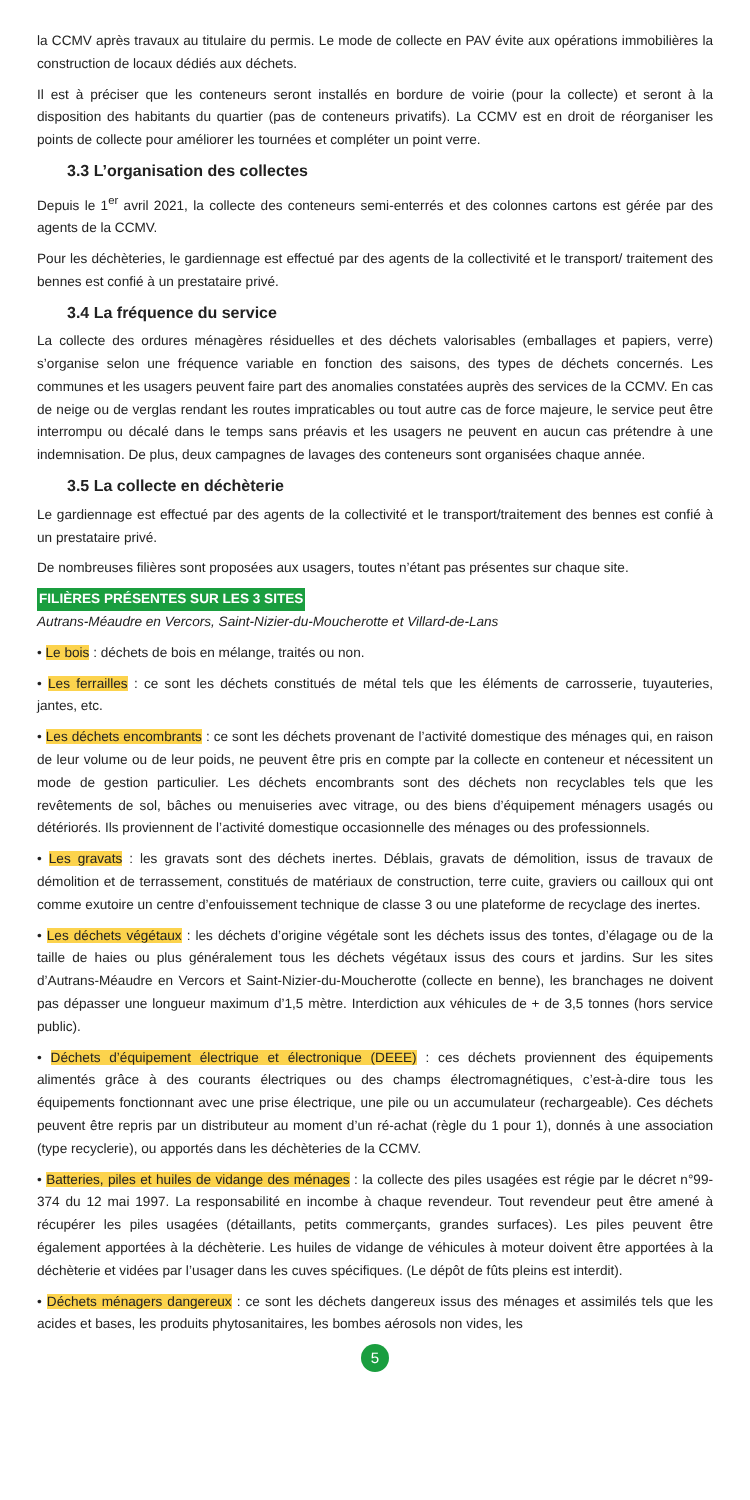la CCMV après travaux au titulaire du permis. Le mode de collecte en PAV évite aux opérations immobilières la construction de locaux dédiés aux déchets.
Il est à préciser que les conteneurs seront installés en bordure de voirie (pour la collecte) et seront à la disposition des habitants du quartier (pas de conteneurs privatifs). La CCMV est en droit de réorganiser les points de collecte pour améliorer les tournées et compléter un point verre.
3.3 L’organisation des collectes
Depuis le 1<sup>er</sup> avril 2021, la collecte des conteneurs semi-enterrés et des colonnes cartons est gérée par des agents de la CCMV.
Pour les déchèteries, le gardiennage est effectué par des agents de la collectivité et le transport/ traitement des bennes est confié à un prestataire privé.
3.4 La fréquence du service
La collecte des ordures ménagères résiduelles et des déchets valorisables (emballages et papiers, verre) s’organise selon une fréquence variable en fonction des saisons, des types de déchets concernés. Les communes et les usagers peuvent faire part des anomalies constatées auprès des services de la CCMV. En cas de neige ou de verglas rendant les routes impraticables ou tout autre cas de force majeure, le service peut être interrompu ou décalé dans le temps sans préavis et les usagers ne peuvent en aucun cas prétendre à une indemnisation. De plus, deux campagnes de lavages des conteneurs sont organisées chaque année.
3.5 La collecte en déchèterie
Le gardiennage est effectué par des agents de la collectivité et le transport/traitement des bennes est confié à un prestataire privé.
De nombreuses filières sont proposées aux usagers, toutes n’étant pas présentes sur chaque site.
FILIÈRES PRÉSENTES SUR LES 3 SITES
Autrans-Méaudre en Vercors, Saint-Nizier-du-Moucherotte et Villard-de-Lans
• Le bois : déchets de bois en mélange, traités ou non.
• Les ferrailles : ce sont les déchets constitués de métal tels que les éléments de carrosserie, tuyauteries, jantes, etc.
• Les déchets encombrants : ce sont les déchets provenant de l’activité domestique des ménages qui, en raison de leur volume ou de leur poids, ne peuvent être pris en compte par la collecte en conteneur et nécessitent un mode de gestion particulier. Les déchets encombrants sont des déchets non recyclables tels que les revêtements de sol, bâches ou menuiseries avec vitrage, ou des biens d’équipement ménagers usagés ou détériorés. Ils proviennent de l’activité domestique occasionnelle des ménages ou des professionnels.
• Les gravats : les gravats sont des déchets inertes. Déblais, gravats de démolition, issus de travaux de démolition et de terrassement, constitués de matériaux de construction, terre cuite, graviers ou cailloux qui ont comme exutoire un centre d’enfouissement technique de classe 3 ou une plateforme de recyclage des inertes.
• Les déchets végétaux : les déchets d’origine végétale sont les déchets issus des tontes, d’élagage ou de la taille de haies ou plus généralement tous les déchets végétaux issus des cours et jardins. Sur les sites d’Autrans-Méaudre en Vercors et Saint-Nizier-du-Moucherotte (collecte en benne), les branchages ne doivent pas dépasser une longueur maximum d’1,5 mètre. Interdiction aux véhicules de + de 3,5 tonnes (hors service public).
• Déchets d’équipement électrique et électronique (DEEE) : ces déchets proviennent des équipements alimentés grâce à des courants électriques ou des champs électromagnétiques, c’est-à-dire tous les équipements fonctionnant avec une prise électrique, une pile ou un accumulateur (rechargeable). Ces déchets peuvent être repris par un distributeur au moment d’un ré-achat (règle du 1 pour 1), donnés à une association (type recyclerie), ou apportés dans les déchèteries de la CCMV.
• Batteries, piles et huiles de vidange des ménages : la collecte des piles usagées est régie par le décret n°99-374 du 12 mai 1997. La responsabilité en incombe à chaque revendeur. Tout revendeur peut être amené à récupérer les piles usagées (détaillants, petits commerçants, grandes surfaces). Les piles peuvent être également apportées à la déchèterie. Les huiles de vidange de véhicules à moteur doivent être apportées à la déchèterie et vidées par l’usager dans les cuves spécifiques. (Le dépôt de fûts pleins est interdit).
• Déchets ménagers dangereux : ce sont les déchets dangereux issus des ménages et assimilés tels que les acides et bases, les produits phytosanitaires, les bombes aérosols non vides, les
5